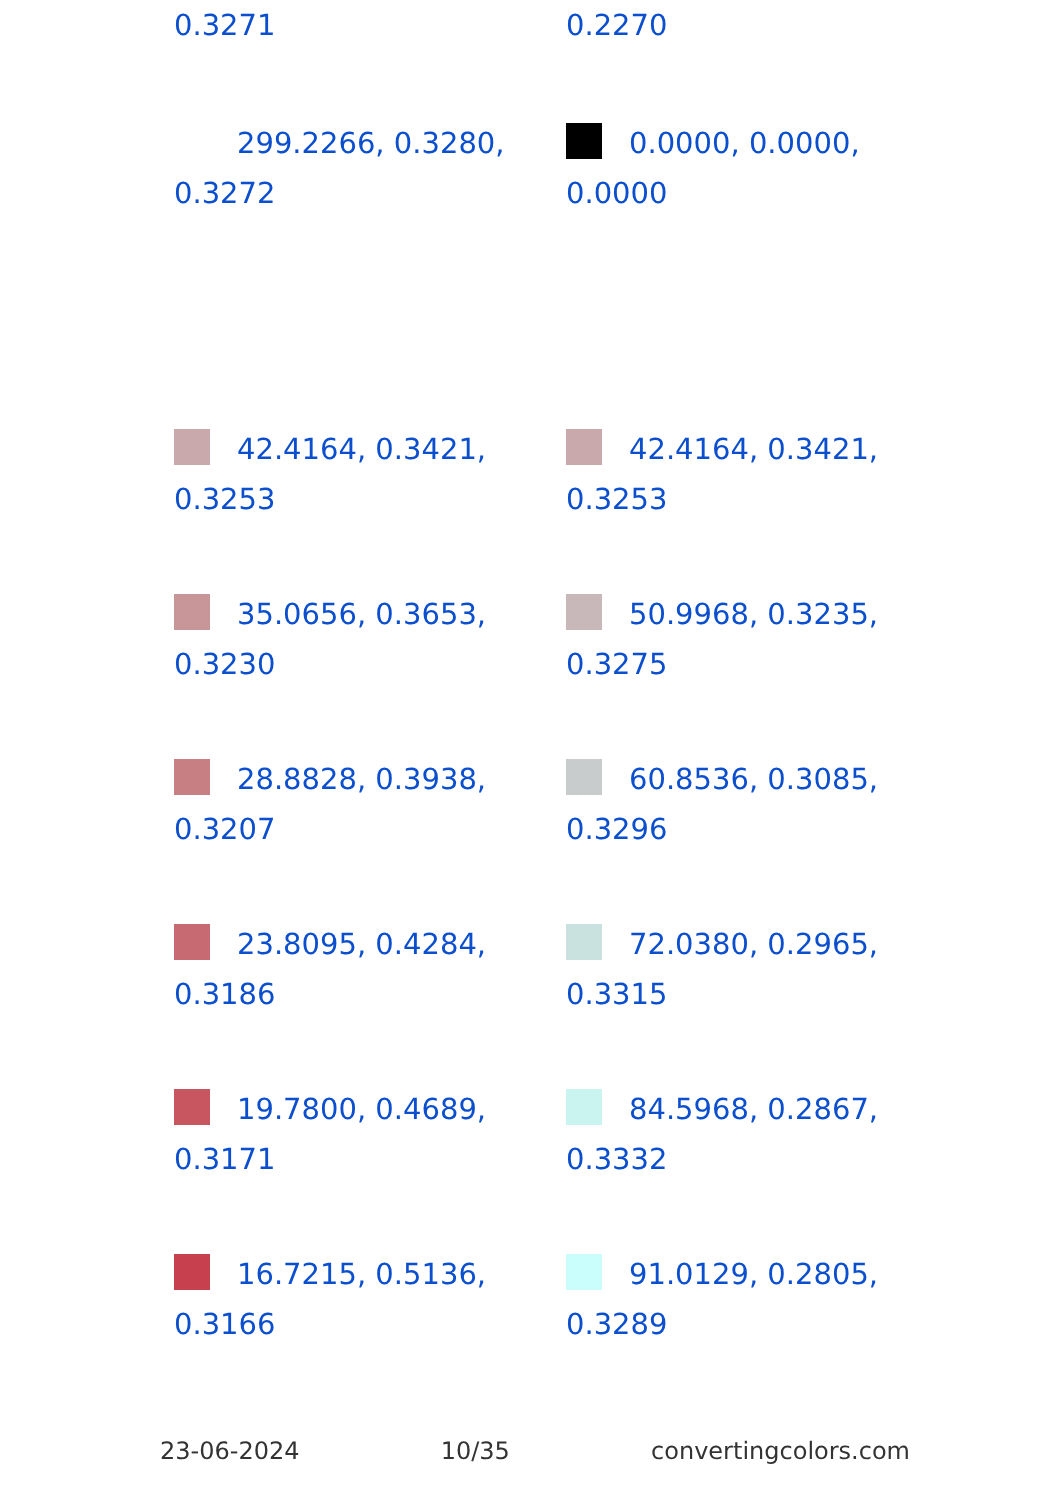0.3271 0.2270
299.2266, 0.3280, 0.3272
0.0000, 0.0000, 0.0000
42.4164, 0.3421, 0.3253
42.4164, 0.3421, 0.3253
35.0656, 0.3653, 0.3230
50.9968, 0.3235, 0.3275
28.8828, 0.3938, 0.3207
60.8536, 0.3085, 0.3296
23.8095, 0.4284, 0.3186
72.0380, 0.2965, 0.3315
19.7800, 0.4689, 0.3171
84.5968, 0.2867, 0.3332
16.7215, 0.5136, 0.3166
91.0129, 0.2805, 0.3289
23-06-2024 10/35 convertingcolors.com